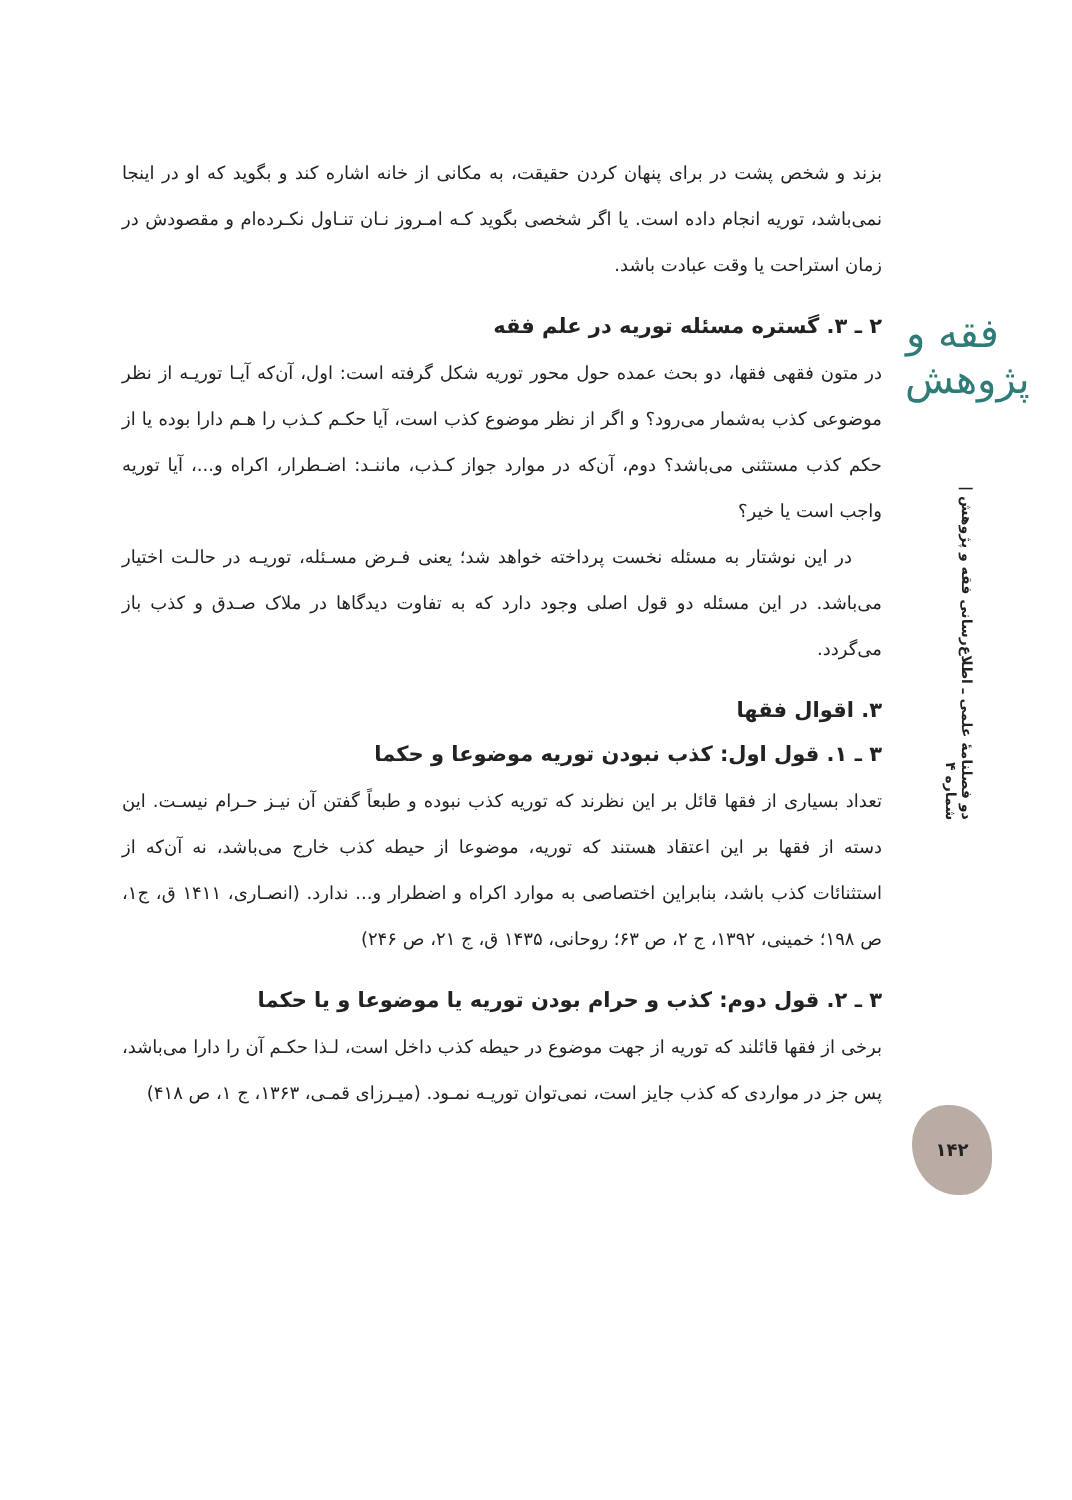بزند و شخص پشت در برای پنهان کردن حقیقت، به مکانی از خانه اشاره کند و بگوید که او در اینجا نمی‌باشد، توریه انجام داده است. یا اگر شخصی بگوید کـه امـروز نـان تنـاول نکـرده‌ام و مقصودش در زمان استراحت یا وقت عبادت باشد.
۲ ـ ۳. گستره مسئله توریه در علم فقه
در متون فقهی فقها، دو بحث عمده حول محور توریه شکل گرفته است: اول، آن‌که آیـا توریـه از نظر موضوعی کذب به‌شمار می‌رود؟ و اگر از نظر موضوع کذب است، آیا حکـم کـذب را هـم دارا بوده یا از حکم کذب مستثنی می‌باشد؟ دوم، آن‌که در موارد جواز کـذب، ماننـد: اضـطرار، اکراه و...، آیا توریه واجب است یا خیر؟
در این نوشتار به مسئله نخست پرداخته خواهد شد؛ یعنی فـرض مسـئله، توریـه در حالـت اختیار می‌باشد. در این مسئله دو قول اصلی وجود دارد که به تفاوت دیدگاها در ملاک صـدق و کذب باز می‌گردد.
۳. اقوال فقها
۳ ـ ۱. قول اول: کذب نبودن توریه موضوعا و حکما
تعداد بسیاری از فقها قائل بر این نظرند که توریه کذب نبوده و طبعاً گفتن آن نیـز حـرام نیسـت. این دسته از فقها بر این اعتقاد هستند که توریه، موضوعا از حیطه کذب خارج می‌باشد، نه آن‌که از استثنائات کذب باشد، بنابراین اختصاصی به موارد اکراه و اضطرار و... ندارد. (انصـاری، ۱۴۱۱ ق، ج۱، ص ۱۹۸؛ خمینی، ۱۳۹۲، ج ۲، ص ۶۳؛ روحانی، ۱۴۳۵ ق، ج ۲۱، ص ۲۴۶)
۳ ـ ۲. قول دوم: کذب و حرام بودن توریه یا موضوعا و یا حکما
برخی از فقها قائلند که توریه از جهت موضوع در حیطه کذب داخل است، لـذا حکـم آن را دارا می‌باشد، پس جز در مواردی که کذب جایز است، نمی‌توان توریـه نمـود. (میـرزای قمـی، ۱۳۶۳، ج ۱، ص ۴۱۸)
فقه و پژوهش
دو فصلنامهٔ علمی ـ اطلاع‌رسانی فقه و پژوهش | شماره ۴
۱۴۲